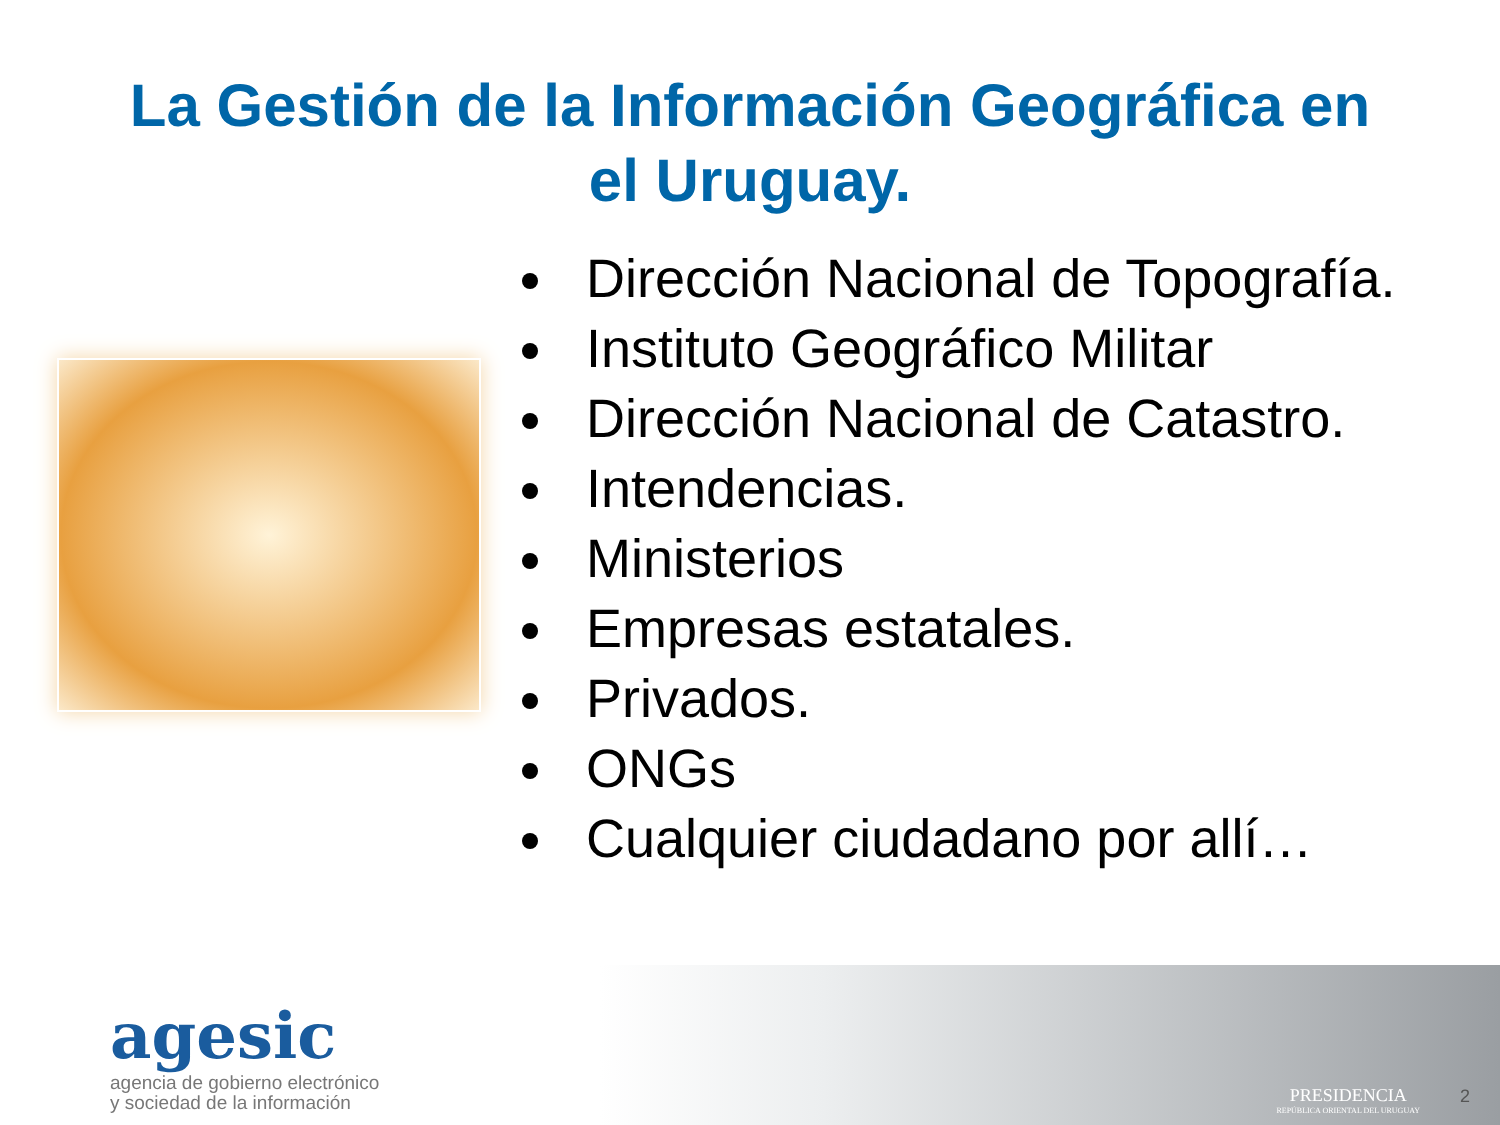La Gestión de la Información Geográfica en
el Uruguay.
Dirección Nacional de Topografía.
Instituto Geográfico Militar
Dirección Nacional de Catastro.
Intendencias.
Ministerios
Empresas estatales.
Privados.
ONGs
Cualquier ciudadano por allí…
agesic
agencia de gobierno electrónico
y sociedad de la información
PRESIDENCIA
REPÚBLICA ORIENTAL DEL URUGUAY
2